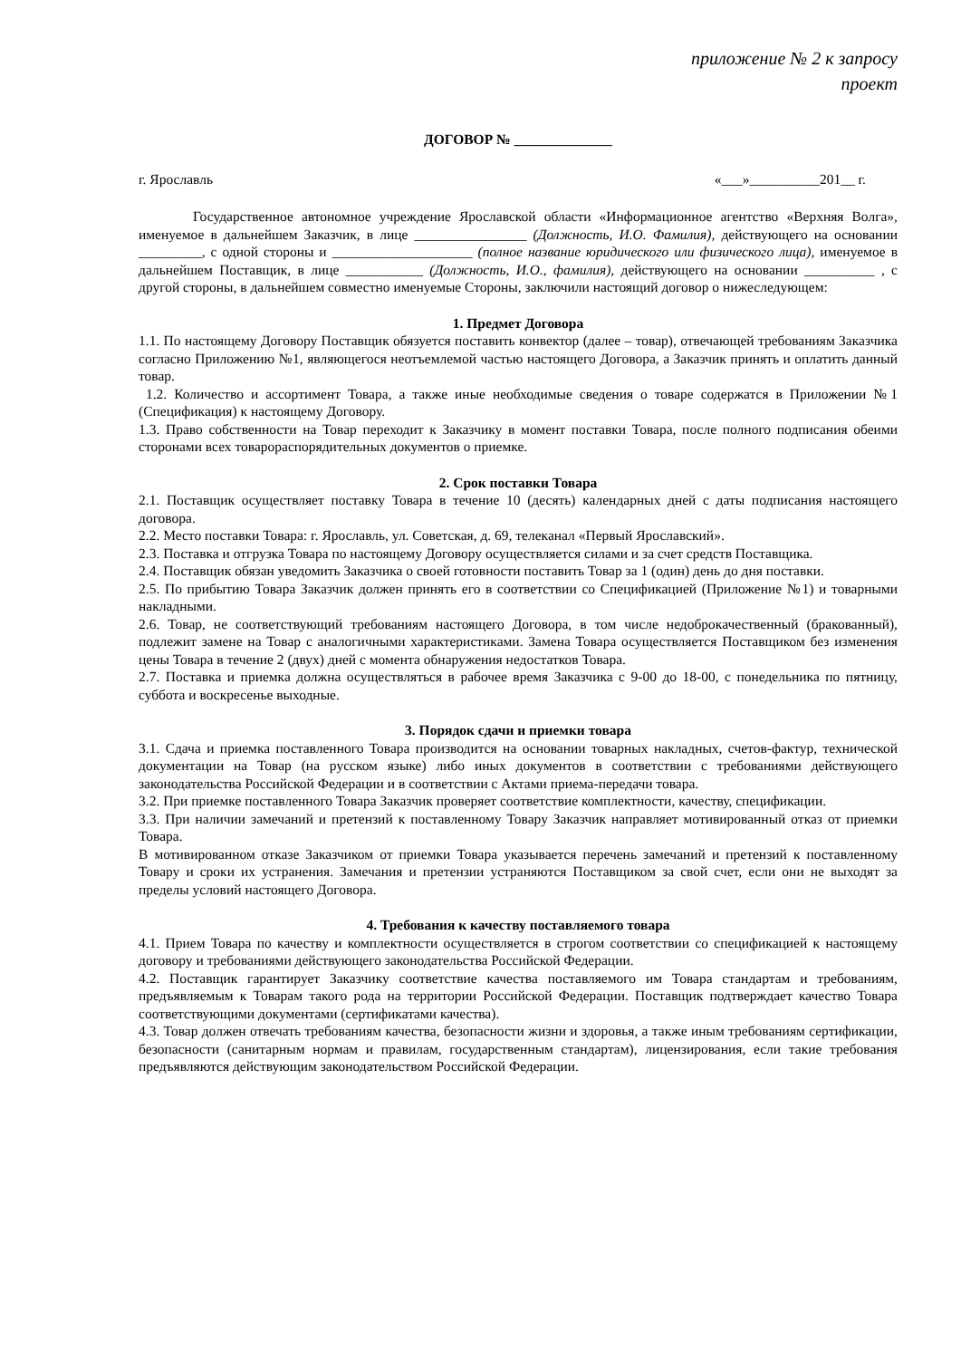приложение № 2 к запросу
проект
ДОГОВОР № ______________
г. Ярославль «___»__________201__ г.
Государственное автономное учреждение Ярославской области «Информационное агентство «Верхняя Волга», именуемое в дальнейшем Заказчик, в лице ________________ (Должность, И.О. Фамилия), действующего на основании _________, с одной стороны и ____________________ (полное название юридического или физического лица), именуемое в дальнейшем Поставщик, в лице ___________ (Должность, И.О., фамилия), действующего на основании __________ , с другой стороны, в дальнейшем совместно именуемые Стороны, заключили настоящий договор о нижеследующем:
1. Предмет Договора
1.1. По настоящему Договору Поставщик обязуется поставить конвектор (далее – товар), отвечающей требованиям Заказчика согласно Приложению №1, являющегося неотъемлемой частью настоящего Договора, а Заказчик принять и оплатить данный товар.
1.2. Количество и ассортимент Товара, а также иные необходимые сведения о товаре содержатся в Приложении №1 (Спецификация) к настоящему Договору.
1.3. Право собственности на Товар переходит к Заказчику в момент поставки Товара, после полного подписания обеими сторонами всех товарораспорядительных документов о приемке.
2. Срок поставки Товара
2.1. Поставщик осуществляет поставку Товара в течение 10 (десять) календарных дней с даты подписания настоящего договора.
2.2. Место поставки Товара: г. Ярославль, ул. Советская, д. 69, телеканал «Первый Ярославский».
2.3. Поставка и отгрузка Товара по настоящему Договору осуществляется силами и за счет средств Поставщика.
2.4. Поставщик обязан уведомить Заказчика о своей готовности поставить Товар за 1 (один) день до дня поставки.
2.5. По прибытию Товара Заказчик должен принять его в соответствии со Спецификацией (Приложение №1) и товарными накладными.
2.6. Товар, не соответствующий требованиям настоящего Договора, в том числе недоброкачественный (бракованный), подлежит замене на Товар с аналогичными характеристиками. Замена Товара осуществляется Поставщиком без изменения цены Товара в течение 2 (двух) дней с момента обнаружения недостатков Товара.
2.7. Поставка и приемка должна осуществляться в рабочее время Заказчика с 9-00 до 18-00, с понедельника по пятницу, суббота и воскресенье выходные.
3. Порядок сдачи и приемки товара
3.1. Сдача и приемка поставленного Товара производится на основании товарных накладных, счетов-фактур, технической документации на Товар (на русском языке) либо иных документов в соответствии с требованиями действующего законодательства Российской Федерации и в соответствии с Актами приема-передачи товара.
3.2. При приемке поставленного Товара Заказчик проверяет соответствие комплектности, качеству, спецификации.
3.3. При наличии замечаний и претензий к поставленному Товару Заказчик направляет мотивированный отказ от приемки Товара.
В мотивированном отказе Заказчиком от приемки Товара указывается перечень замечаний и претензий к поставленному Товару и сроки их устранения. Замечания и претензии устраняются Поставщиком за свой счет, если они не выходят за пределы условий настоящего Договора.
4. Требования к качеству поставляемого товара
4.1. Прием Товара по качеству и комплектности осуществляется в строгом соответствии со спецификацией к настоящему договору и требованиями действующего законодательства Российской Федерации.
4.2. Поставщик гарантирует Заказчику соответствие качества поставляемого им Товара стандартам и требованиям, предъявляемым к Товарам такого рода на территории Российской Федерации. Поставщик подтверждает качество Товара соответствующими документами (сертификатами качества).
4.3. Товар должен отвечать требованиям качества, безопасности жизни и здоровья, а также иным требованиям сертификации, безопасности (санитарным нормам и правилам, государственным стандартам), лицензирования, если такие требования предъявляются действующим законодательством Российской Федерации.